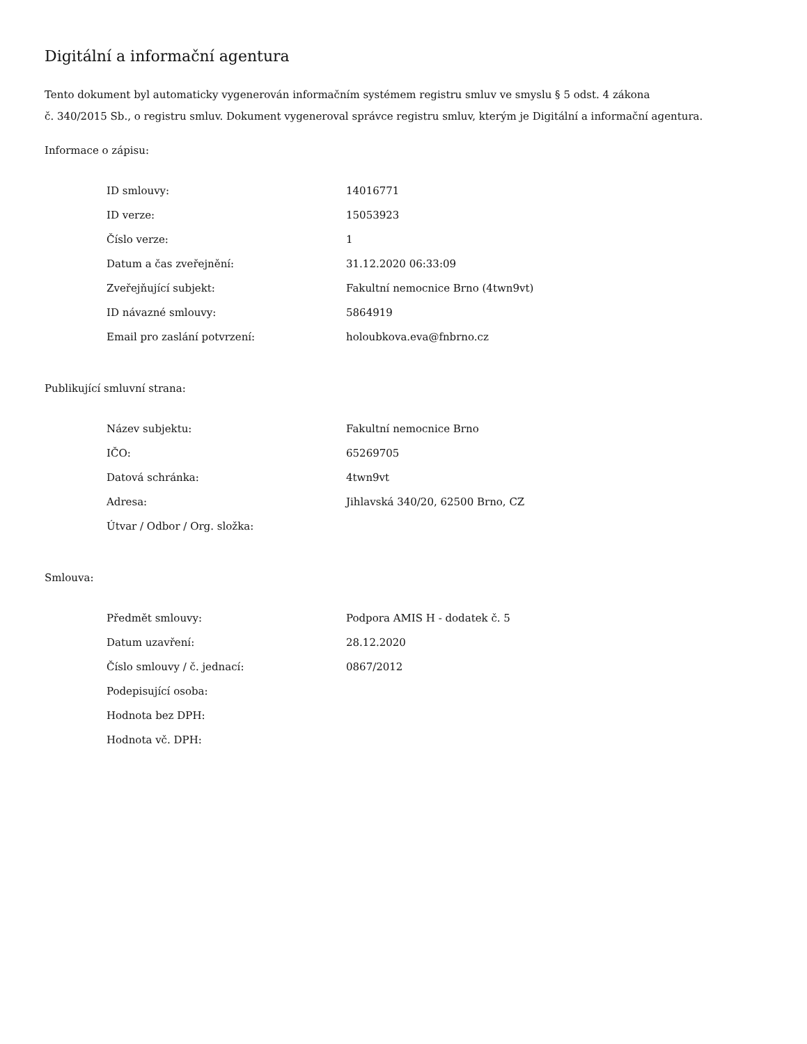Digitální a informační agentura
Tento dokument byl automaticky vygenerován informačním systémem registru smluv ve smyslu § 5 odst. 4 zákona
č. 340/2015 Sb., o registru smluv. Dokument vygeneroval správce registru smluv, kterým je Digitální a informační agentura.
Informace o zápisu:
| ID smlouvy: | 14016771 |
| ID verze: | 15053923 |
| Číslo verze: | 1 |
| Datum a čas zveřejnění: | 31.12.2020 06:33:09 |
| Zveřejňující subjekt: | Fakultní nemocnice Brno (4twn9vt) |
| ID návazné smlouvy: | 5864919 |
| Email pro zaslání potvrzení: | holoubkova.eva@fnbrno.cz |
Publikující smluvní strana:
| Název subjektu: | Fakultní nemocnice Brno |
| IČO: | 65269705 |
| Datová schránka: | 4twn9vt |
| Adresa: | Jihlavská 340/20, 62500 Brno, CZ |
| Útvar / Odbor / Org. složka: | |
Smlouva:
| Předmět smlouvy: | Podpora AMIS H - dodatek č. 5 |
| Datum uzavření: | 28.12.2020 |
| Číslo smlouvy / č. jednací: | 0867/2012 |
| Podepisující osoba: | |
| Hodnota bez DPH: | |
| Hodnota vč. DPH: | |